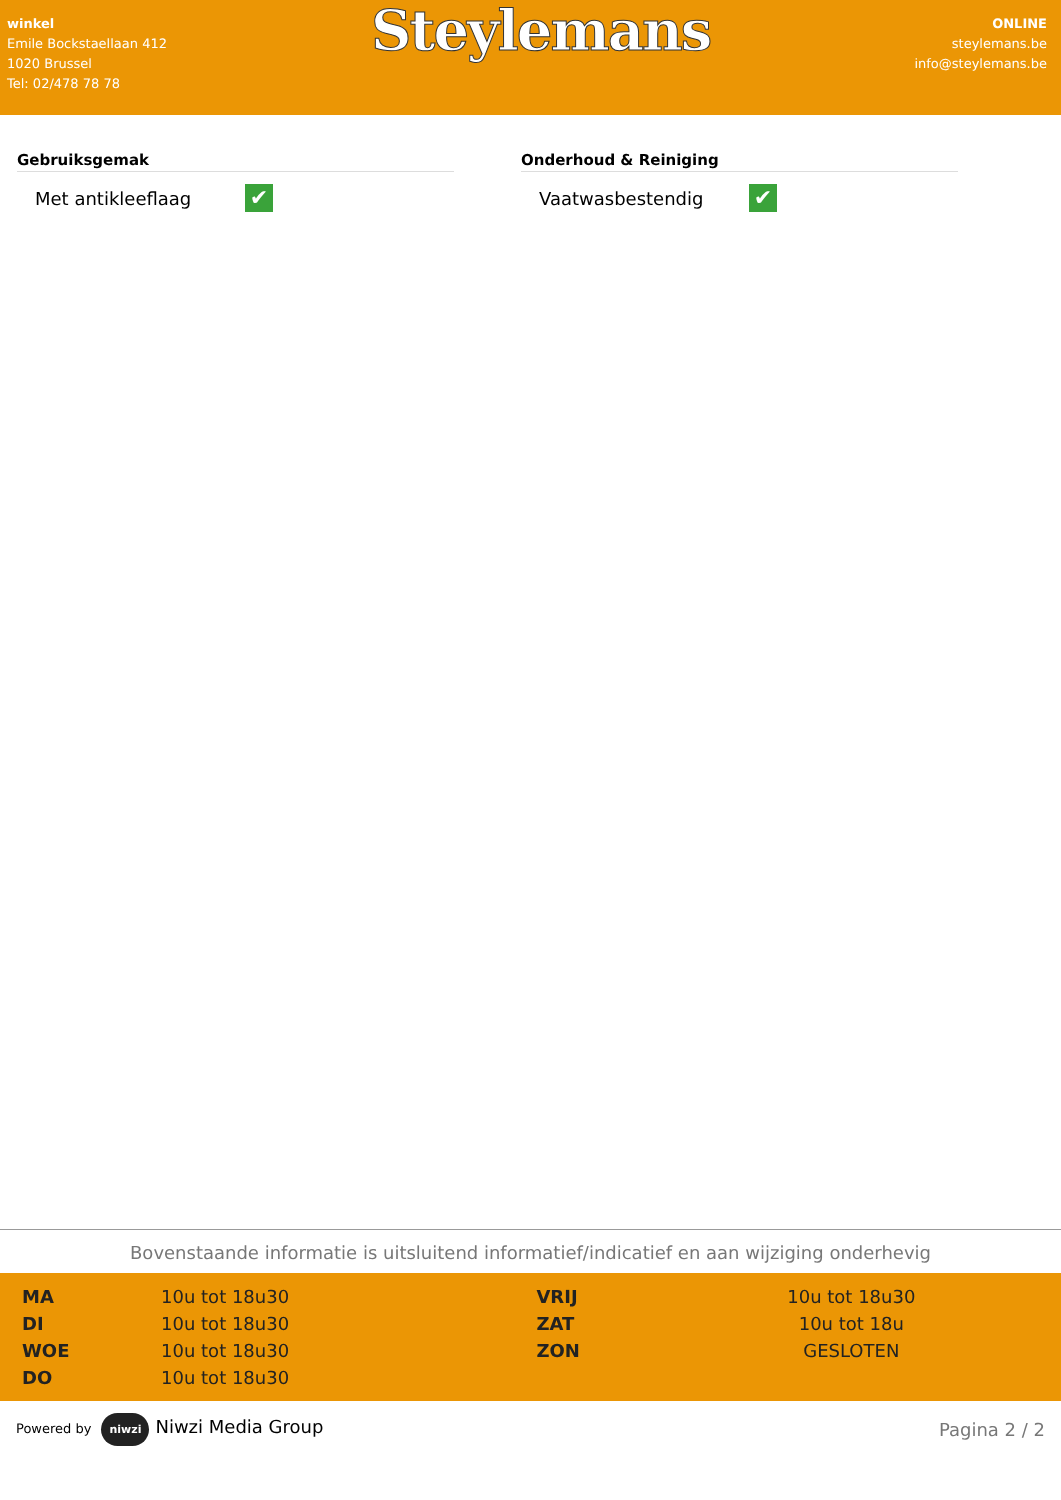winkel
Emile Bockstaellaan 412
1020 Brussel
Tel: 02/478 78 78
Steylemans
ONLINE
steylemans.be
info@steylemans.be
Gebruiksgemak
Met antikleeflaag
✔
Onderhoud & Reiniging
Vaatwasbestendig
✔
Bovenstaande informatie is uitsluitend informatief/indicatief en aan wijziging onderhevig
| MA | 10u tot 18u30 | VRIJ | 10u tot 18u30 |
| DI | 10u tot 18u30 | ZAT | 10u tot 18u |
| WOE | 10u tot 18u30 | ZON | GESLOTEN |
| DO | 10u tot 18u30 | | |
Powered by niwzi Niwzi Media Group
Pagina 2 / 2